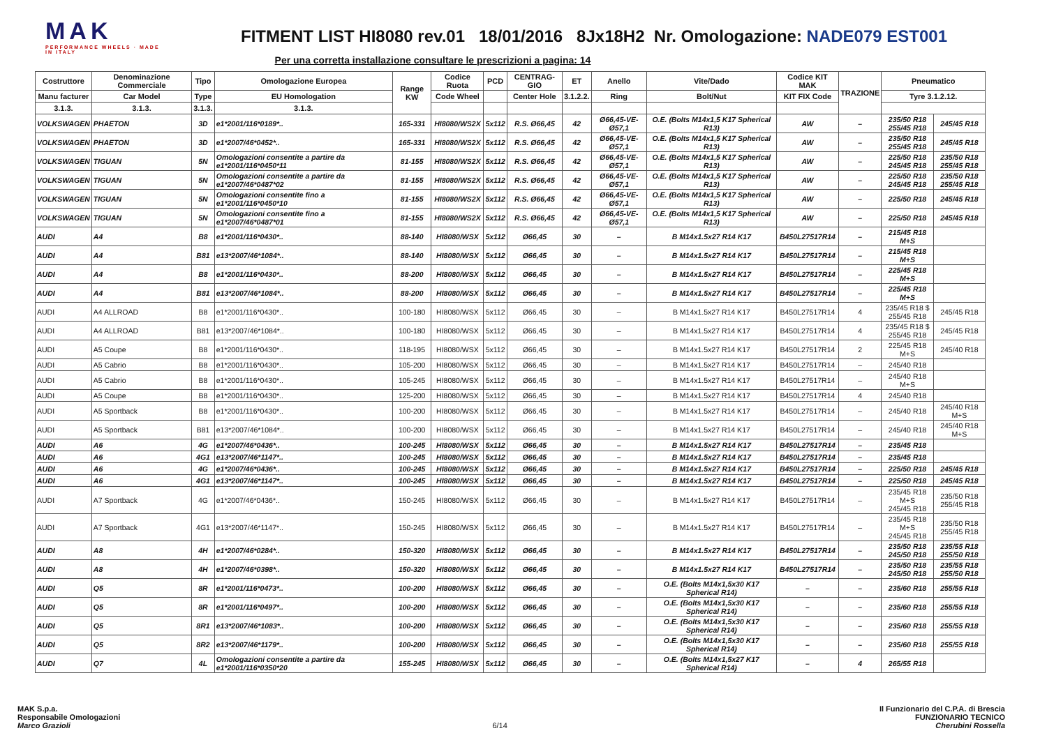MAK
PERFORMANCE WHEELS · MADE IN ITALY
FITMENT LIST HI8080 rev.01 18/01/2016 8Jx18H2 Nr. Omologazione: NADE079 EST001
Per una corretta installazione consultare le prescrizioni a pagina: 14
| Costruttore | Denominazione Commerciale | Tipo | Omologazione Europea | Range KW | Codice Ruota | PCD | CENTRAG-GIO | ET | Anello | Vite/Dado | Codice KIT MAK | TRAZIONE | Pneumatico | |
| --- | --- | --- | --- | --- | --- | --- | --- | --- | --- | --- | --- | --- | --- | --- |
| Manu facturer | Car Model | Type | EU Homologation | | Code Wheel | | Center Hole | 3.1.2.2. | Ring | Bolt/Nut | KIT FIX Code | | Tyre 3.1.2.12. | |
| 3.1.3. | 3.1.3. | 3.1.3. | 3.1.3. | | | | | | | | | | | |
| VOLKSWAGEN | PHAETON | 3D | e1*2001/116*0189*.. | 165-331 | HI8080/WS2X | 5x112 | R.S. Ø66,45 | 42 | Ø66,45-VE-Ø57,1 | O.E. (Bolts M14x1,5 K17 Spherical R13) | AW | – | 235/50 R18 255/45 R18 | 245/45 R18 |
| VOLKSWAGEN | PHAETON | 3D | e1*2007/46*0452*.. | 165-331 | HI8080/WS2X | 5x112 | R.S. Ø66,45 | 42 | Ø66,45-VE-Ø57,1 | O.E. (Bolts M14x1,5 K17 Spherical R13) | AW | – | 235/50 R18 255/45 R18 | 245/45 R18 |
| VOLKSWAGEN | TIGUAN | 5N | Omologazioni consentite a partire da e1*2001/116*0450*11 | 81-155 | HI8080/WS2X | 5x112 | R.S. Ø66,45 | 42 | Ø66,45-VE-Ø57,1 | O.E. (Bolts M14x1,5 K17 Spherical R13) | AW | – | 225/50 R18 245/45 R18 | 235/50 R18 255/45 R18 |
| VOLKSWAGEN | TIGUAN | 5N | Omologazioni consentite a partire da e1*2007/46*0487*02 | 81-155 | HI8080/WS2X | 5x112 | R.S. Ø66,45 | 42 | Ø66,45-VE-Ø57,1 | O.E. (Bolts M14x1,5 K17 Spherical R13) | AW | – | 225/50 R18 245/45 R18 | 235/50 R18 255/45 R18 |
| VOLKSWAGEN | TIGUAN | 5N | Omologazioni consentite fino a e1*2001/116*0450*10 | 81-155 | HI8080/WS2X | 5x112 | R.S. Ø66,45 | 42 | Ø66,45-VE-Ø57,1 | O.E. (Bolts M14x1,5 K17 Spherical R13) | AW | – | 225/50 R18 | 245/45 R18 |
| VOLKSWAGEN | TIGUAN | 5N | Omologazioni consentite fino a e1*2007/46*0487*01 | 81-155 | HI8080/WS2X | 5x112 | R.S. Ø66,45 | 42 | Ø66,45-VE-Ø57,1 | O.E. (Bolts M14x1,5 K17 Spherical R13) | AW | – | 225/50 R18 | 245/45 R18 |
| AUDI | A4 | B8 | e1*2001/116*0430*.. | 88-140 | HI8080/WSX | 5x112 | Ø66,45 | 30 | – | B M14x1.5x27 R14 K17 | B450L27517R14 | – | 215/45 R18 M+S | |
| AUDI | A4 | B81 | e13*2007/46*1084*.. | 88-140 | HI8080/WSX | 5x112 | Ø66,45 | 30 | – | B M14x1.5x27 R14 K17 | B450L27517R14 | – | 215/45 R18 M+S | |
| AUDI | A4 | B8 | e1*2001/116*0430*.. | 88-200 | HI8080/WSX | 5x112 | Ø66,45 | 30 | – | B M14x1.5x27 R14 K17 | B450L27517R14 | – | 225/45 R18 M+S | |
| AUDI | A4 | B81 | e13*2007/46*1084*.. | 88-200 | HI8080/WSX | 5x112 | Ø66,45 | 30 | – | B M14x1.5x27 R14 K17 | B450L27517R14 | – | 225/45 R18 M+S | |
| AUDI | A4 ALLROAD | B8 | e1*2001/116*0430*.. | 100-180 | HI8080/WSX | 5x112 | Ø66,45 | 30 | – | B M14x1.5x27 R14 K17 | B450L27517R14 | 4 | 235/45 R18 $ 255/45 R18 | 245/45 R18 |
| AUDI | A4 ALLROAD | B81 | e13*2007/46*1084*.. | 100-180 | HI8080/WSX | 5x112 | Ø66,45 | 30 | – | B M14x1.5x27 R14 K17 | B450L27517R14 | 4 | 235/45 R18 $ 255/45 R18 | 245/45 R18 |
| AUDI | A5 Coupe | B8 | e1*2001/116*0430*.. | 118-195 | HI8080/WSX | 5x112 | Ø66,45 | 30 | – | B M14x1.5x27 R14 K17 | B450L27517R14 | 2 | 225/45 R18 M+S | 245/40 R18 |
| AUDI | A5 Cabrio | B8 | e1*2001/116*0430*.. | 105-200 | HI8080/WSX | 5x112 | Ø66,45 | 30 | – | B M14x1.5x27 R14 K17 | B450L27517R14 | – | 245/40 R18 | |
| AUDI | A5 Cabrio | B8 | e1*2001/116*0430*.. | 105-245 | HI8080/WSX | 5x112 | Ø66,45 | 30 | – | B M14x1.5x27 R14 K17 | B450L27517R14 | – | 245/40 R18 M+S | |
| AUDI | A5 Coupe | B8 | e1*2001/116*0430*.. | 125-200 | HI8080/WSX | 5x112 | Ø66,45 | 30 | – | B M14x1.5x27 R14 K17 | B450L27517R14 | 4 | 245/40 R18 | |
| AUDI | A5 Sportback | B8 | e1*2001/116*0430*.. | 100-200 | HI8080/WSX | 5x112 | Ø66,45 | 30 | – | B M14x1.5x27 R14 K17 | B450L27517R14 | – | 245/40 R18 | 245/40 R18 M+S |
| AUDI | A5 Sportback | B81 | e13*2007/46*1084*.. | 100-200 | HI8080/WSX | 5x112 | Ø66,45 | 30 | – | B M14x1.5x27 R14 K17 | B450L27517R14 | – | 245/40 R18 | 245/40 R18 M+S |
| AUDI | A6 | 4G | e1*2007/46*0436*.. | 100-245 | HI8080/WSX | 5x112 | Ø66,45 | 30 | – | B M14x1.5x27 R14 K17 | B450L27517R14 | – | 235/45 R18 | |
| AUDI | A6 | 4G1 | e13*2007/46*1147*.. | 100-245 | HI8080/WSX | 5x112 | Ø66,45 | 30 | – | B M14x1.5x27 R14 K17 | B450L27517R14 | – | 235/45 R18 | |
| AUDI | A6 | 4G | e1*2007/46*0436*.. | 100-245 | HI8080/WSX | 5x112 | Ø66,45 | 30 | – | B M14x1.5x27 R14 K17 | B450L27517R14 | – | 225/50 R18 | 245/45 R18 |
| AUDI | A6 | 4G1 | e13*2007/46*1147*.. | 100-245 | HI8080/WSX | 5x112 | Ø66,45 | 30 | – | B M14x1.5x27 R14 K17 | B450L27517R14 | – | 225/50 R18 | 245/45 R18 |
| AUDI | A7 Sportback | 4G | e1*2007/46*0436*.. | 150-245 | HI8080/WSX | 5x112 | Ø66,45 | 30 | – | B M14x1.5x27 R14 K17 | B450L27517R14 | – | 235/45 R18 M+S 245/45 R18 | 235/50 R18 255/45 R18 |
| AUDI | A7 Sportback | 4G1 | e13*2007/46*1147*.. | 150-245 | HI8080/WSX | 5x112 | Ø66,45 | 30 | – | B M14x1.5x27 R14 K17 | B450L27517R14 | – | 235/45 R18 M+S 245/45 R18 | 235/50 R18 255/45 R18 |
| AUDI | A8 | 4H | e1*2007/46*0284*.. | 150-320 | HI8080/WSX | 5x112 | Ø66,45 | 30 | – | B M14x1.5x27 R14 K17 | B450L27517R14 | – | 235/50 R18 245/50 R18 | 235/55 R18 255/50 R18 |
| AUDI | A8 | 4H | e1*2007/46*0398*.. | 150-320 | HI8080/WSX | 5x112 | Ø66,45 | 30 | – | B M14x1.5x27 R14 K17 | B450L27517R14 | – | 235/50 R18 245/50 R18 | 235/55 R18 255/50 R18 |
| AUDI | Q5 | 8R | e1*2001/116*0473*.. | 100-200 | HI8080/WSX | 5x112 | Ø66,45 | 30 | – | O.E. (Bolts M14x1,5x30 K17 Spherical R14) | – | – | 235/60 R18 | 255/55 R18 |
| AUDI | Q5 | 8R | e1*2001/116*0497*.. | 100-200 | HI8080/WSX | 5x112 | Ø66,45 | 30 | – | O.E. (Bolts M14x1,5x30 K17 Spherical R14) | – | – | 235/60 R18 | 255/55 R18 |
| AUDI | Q5 | 8R1 | e13*2007/46*1083*.. | 100-200 | HI8080/WSX | 5x112 | Ø66,45 | 30 | – | O.E. (Bolts M14x1,5x30 K17 Spherical R14) | – | – | 235/60 R18 | 255/55 R18 |
| AUDI | Q5 | 8R2 | e13*2007/46*1179*.. | 100-200 | HI8080/WSX | 5x112 | Ø66,45 | 30 | – | O.E. (Bolts M14x1,5x30 K17 Spherical R14) | – | – | 235/60 R18 | 255/55 R18 |
| AUDI | Q7 | 4L | Omologazioni consentite a partire da e1*2001/116*0350*20 | 155-245 | HI8080/WSX | 5x112 | Ø66,45 | 30 | – | O.E. (Bolts M14x1,5x27 K17 Spherical R14) | – | 4 | 265/55 R18 | |
MAK S.p.a.
Responsabile Omologazioni
Marco Grazioli
6/14 Il Funzionario del C.P.A. di Brescia
FUNZIONARIO TECNICO
Cherubini Rossella